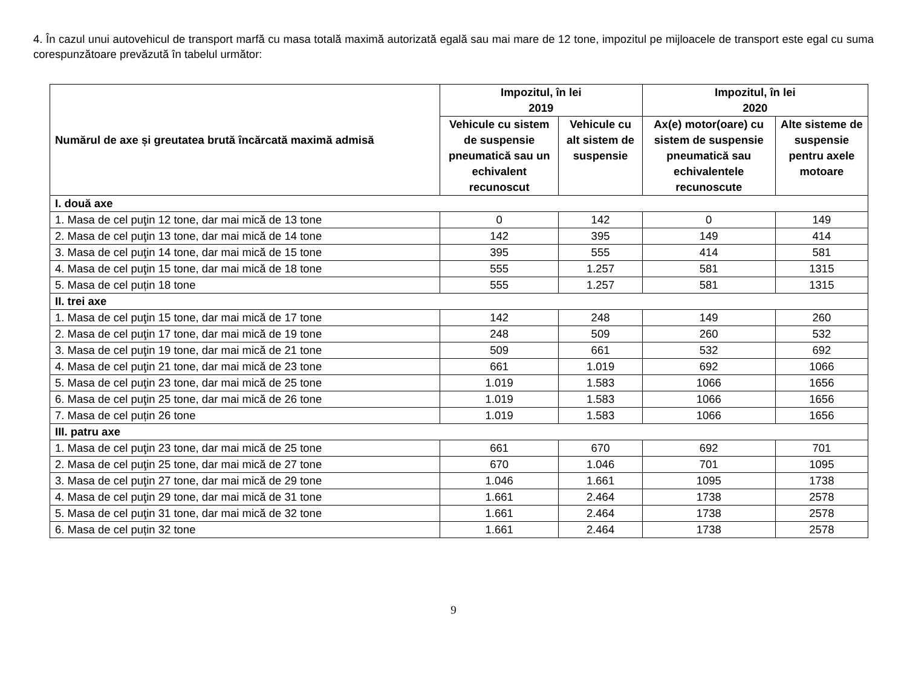4. În cazul unui autovehicul de transport marfă cu masa totală maximă autorizată egală sau mai mare de 12 tone, impozitul pe mijloacele de transport este egal cu suma corespunzătoare prevăzută în tabelul următor:
| Numărul de axe și greutatea brută încărcată maximă admisă | Impozitul, în lei 2019 | | Impozitul, în lei 2020 | |
| --- | --- | --- | --- | --- |
| | Vehicule cu sistem de suspensie pneumatică sau un echivalent recunoscut | Vehicule cu alt sistem de suspensie | Ax(e) motor(oare) cu sistem de suspensie pneumatică sau echivalentele recunoscute | Alte sisteme de suspensie pentru axele motoare |
| I. două axe | | | | |
| 1. Masa de cel puţin 12 tone, dar mai mică de 13 tone | 0 | 142 | 0 | 149 |
| 2. Masa de cel puţin 13 tone, dar mai mică de 14 tone | 142 | 395 | 149 | 414 |
| 3. Masa de cel puţin 14 tone, dar mai mică de 15 tone | 395 | 555 | 414 | 581 |
| 4. Masa de cel puţin 15 tone, dar mai mică de 18 tone | 555 | 1.257 | 581 | 1315 |
| 5. Masa de cel puțin 18 tone | 555 | 1.257 | 581 | 1315 |
| II. trei axe | | | | |
| 1. Masa de cel puţin 15 tone, dar mai mică de 17 tone | 142 | 248 | 149 | 260 |
| 2. Masa de cel puţin 17 tone, dar mai mică de 19 tone | 248 | 509 | 260 | 532 |
| 3. Masa de cel puţin 19 tone, dar mai mică de 21 tone | 509 | 661 | 532 | 692 |
| 4. Masa de cel puţin 21 tone, dar mai mică de 23 tone | 661 | 1.019 | 692 | 1066 |
| 5. Masa de cel puţin 23 tone, dar mai mică de 25 tone | 1.019 | 1.583 | 1066 | 1656 |
| 6. Masa de cel puţin 25 tone, dar mai mică de 26 tone | 1.019 | 1.583 | 1066 | 1656 |
| 7. Masa de cel puțin 26 tone | 1.019 | 1.583 | 1066 | 1656 |
| III. patru axe | | | | |
| 1. Masa de cel puţin 23 tone, dar mai mică de 25 tone | 661 | 670 | 692 | 701 |
| 2. Masa de cel puţin 25 tone, dar mai mică de 27 tone | 670 | 1.046 | 701 | 1095 |
| 3. Masa de cel puţin 27 tone, dar mai mică de 29 tone | 1.046 | 1.661 | 1095 | 1738 |
| 4. Masa de cel puţin 29 tone, dar mai mică de 31 tone | 1.661 | 2.464 | 1738 | 2578 |
| 5. Masa de cel puţin 31 tone, dar mai mică de 32 tone | 1.661 | 2.464 | 1738 | 2578 |
| 6. Masa de cel puțin 32 tone | 1.661 | 2.464 | 1738 | 2578 |
9